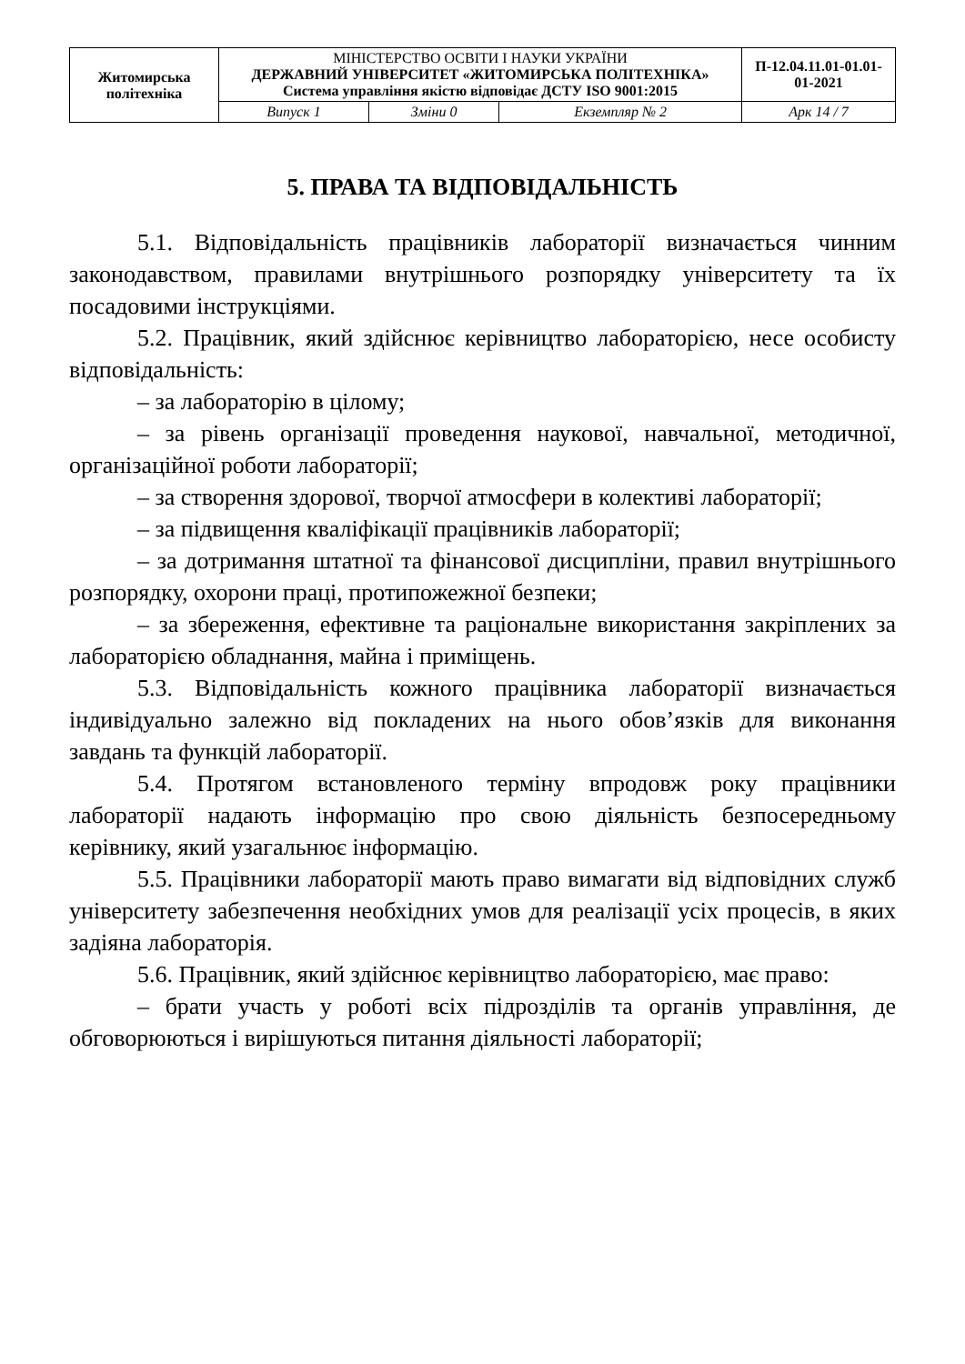| Житомирська політехніка | МІНІСТЕРСТВО ОСВІТИ І НАУКИ УКРАЇНИ ДЕРЖАВНИЙ УНІВЕРСИТЕТ «ЖИТОМИРСЬКА ПОЛІТЕХНІКА» Система управління якістю відповідає ДСТУ ISO 9001:2015 | | | П-12.04.11.01-01.01-01-2021 |
| | Випуск 1 | Зміни 0 | Екземпляр № 2 | Арк 14 / 7 |
5. ПРАВА ТА ВІДПОВІДАЛЬНІСТЬ
5.1. Відповідальність працівників лабораторії визначається чинним законодавством, правилами внутрішнього розпорядку університету та їх посадовими інструкціями.
5.2. Працівник, який здійснює керівництво лабораторією, несе особисту відповідальність:
– за лабораторію в цілому;
– за рівень організації проведення наукової, навчальної, методичної, організаційної роботи лабораторії;
– за створення здорової, творчої атмосфери в колективі лабораторії;
– за підвищення кваліфікації працівників лабораторії;
– за дотримання штатної та фінансової дисципліни, правил внутрішнього розпорядку, охорони праці, протипожежної безпеки;
– за збереження, ефективне та раціональне використання закріплених за лабораторією обладнання, майна і приміщень.
5.3. Відповідальність кожного працівника лабораторії визначається індивідуально залежно від покладених на нього обов’язків для виконання завдань та функцій лабораторії.
5.4. Протягом встановленого терміну впродовж року працівники лабораторії надають інформацію про свою діяльність безпосередньому керівнику, який узагальнює інформацію.
5.5. Працівники лабораторії мають право вимагати від відповідних служб університету забезпечення необхідних умов для реалізації усіх процесів, в яких задіяна лабораторія.
5.6. Працівник, який здійснює керівництво лабораторією, має право:
– брати участь у роботі всіх підрозділів та органів управління, де обговорюються і вирішуються питання діяльності лабораторії;